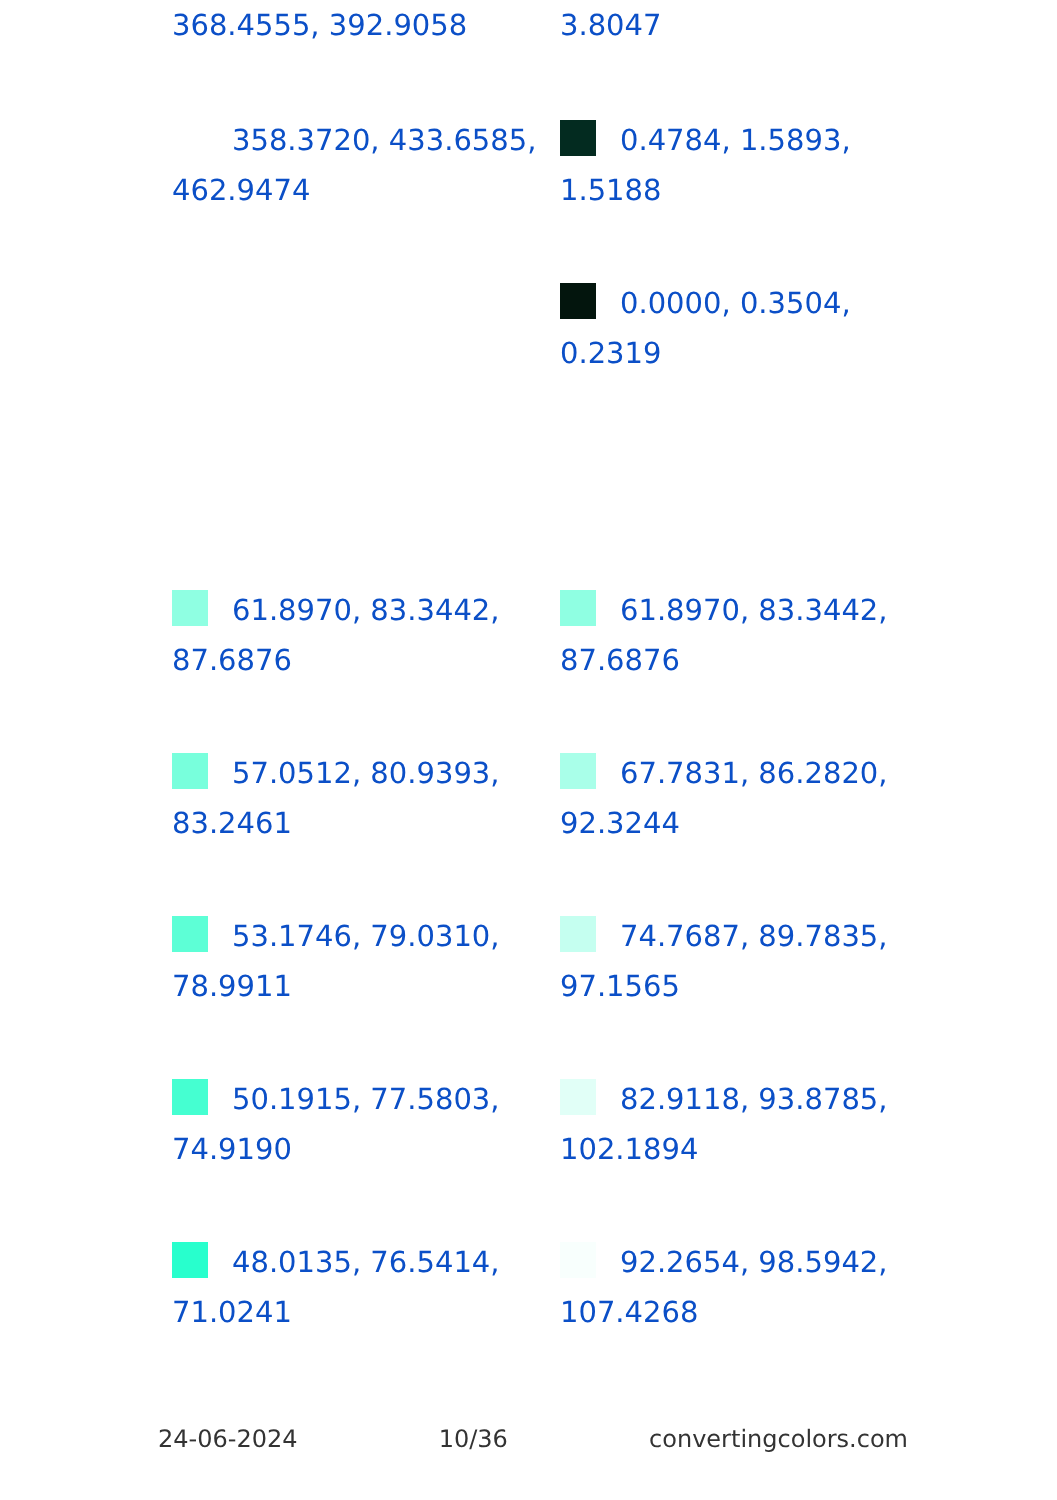368.4555, 392.9058 3.8047
358.3720, 433.6585, 462.9474
0.4784, 1.5893, 1.5188
0.0000, 0.3504, 0.2319
61.8970, 83.3442, 87.6876
61.8970, 83.3442, 87.6876
57.0512, 80.9393, 83.2461
67.7831, 86.2820, 92.3244
53.1746, 79.0310, 78.9911
74.7687, 89.7835, 97.1565
50.1915, 77.5803, 74.9190
82.9118, 93.8785, 102.1894
48.0135, 76.5414, 71.0241
92.2654, 98.5942, 107.4268
24-06-2024 10/36 convertingcolors.com